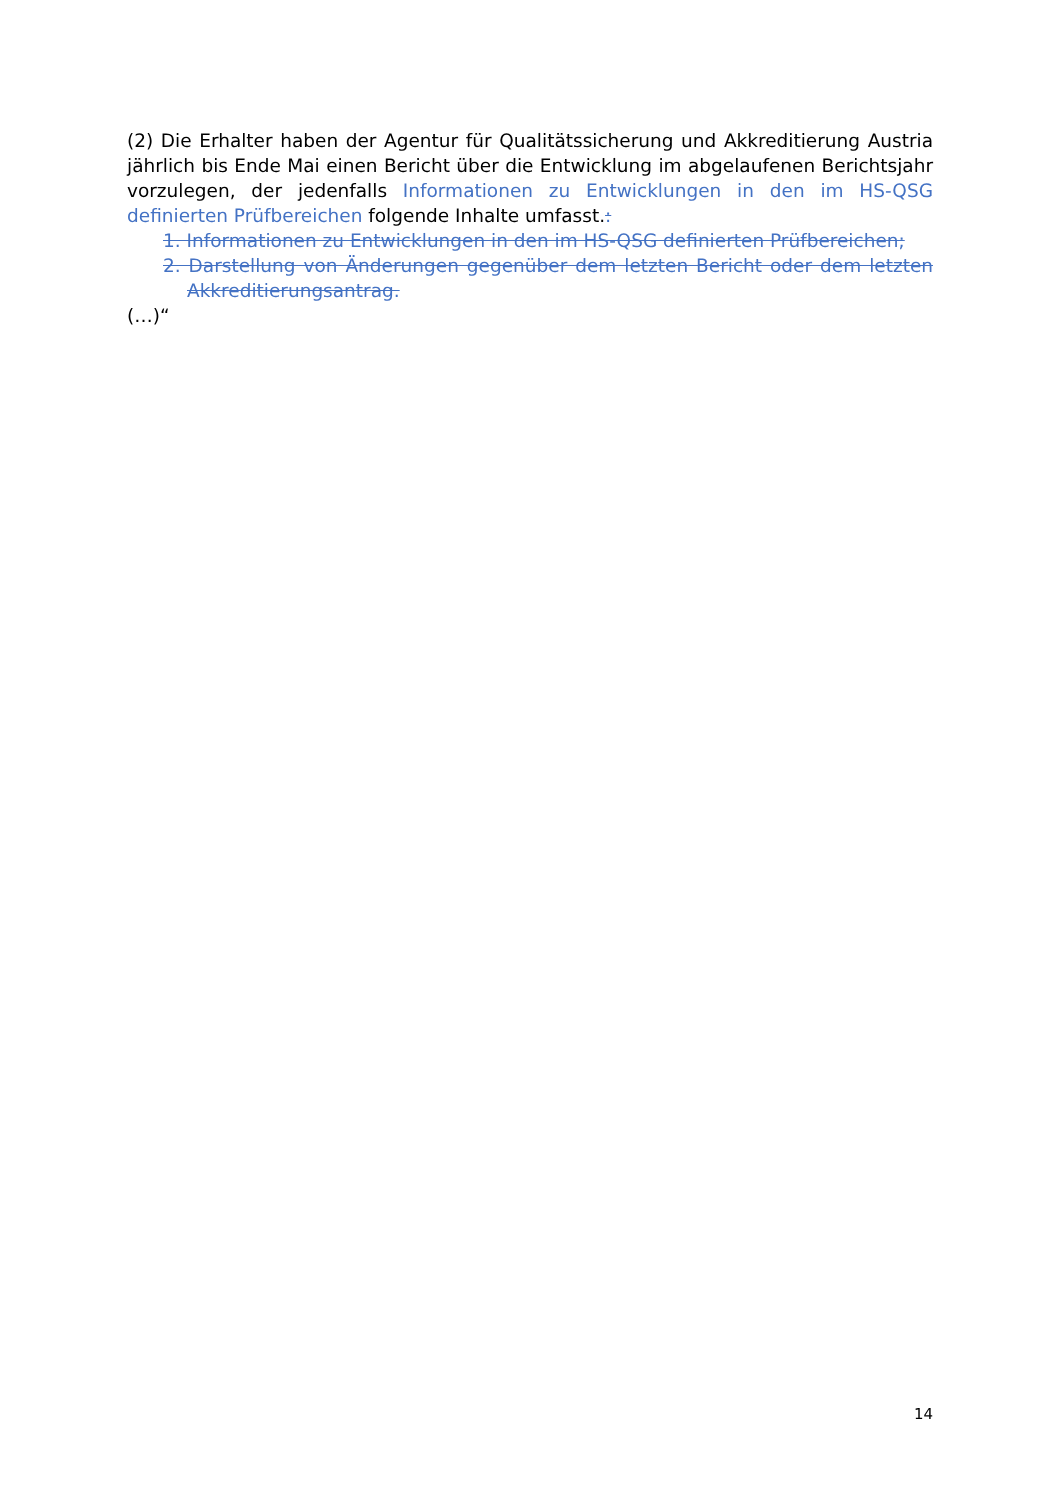(2) Die Erhalter haben der Agentur für Qualitätssicherung und Akkreditierung Austria jährlich bis Ende Mai einen Bericht über die Entwicklung im abgelaufenen Berichts­jahr vorzulegen, der jedenfalls Informationen zu Entwicklungen in den im HS-QSG definierten Prüfbereichen folgende Inhalte umfasst.:
1. Informationen zu Entwicklungen in den im HS-QSG definierten Prüfbereichen;
2. Darstellung von Änderungen gegenüber dem letzten Bericht oder dem letzten Akkreditierungsantrag.
(…)“
14